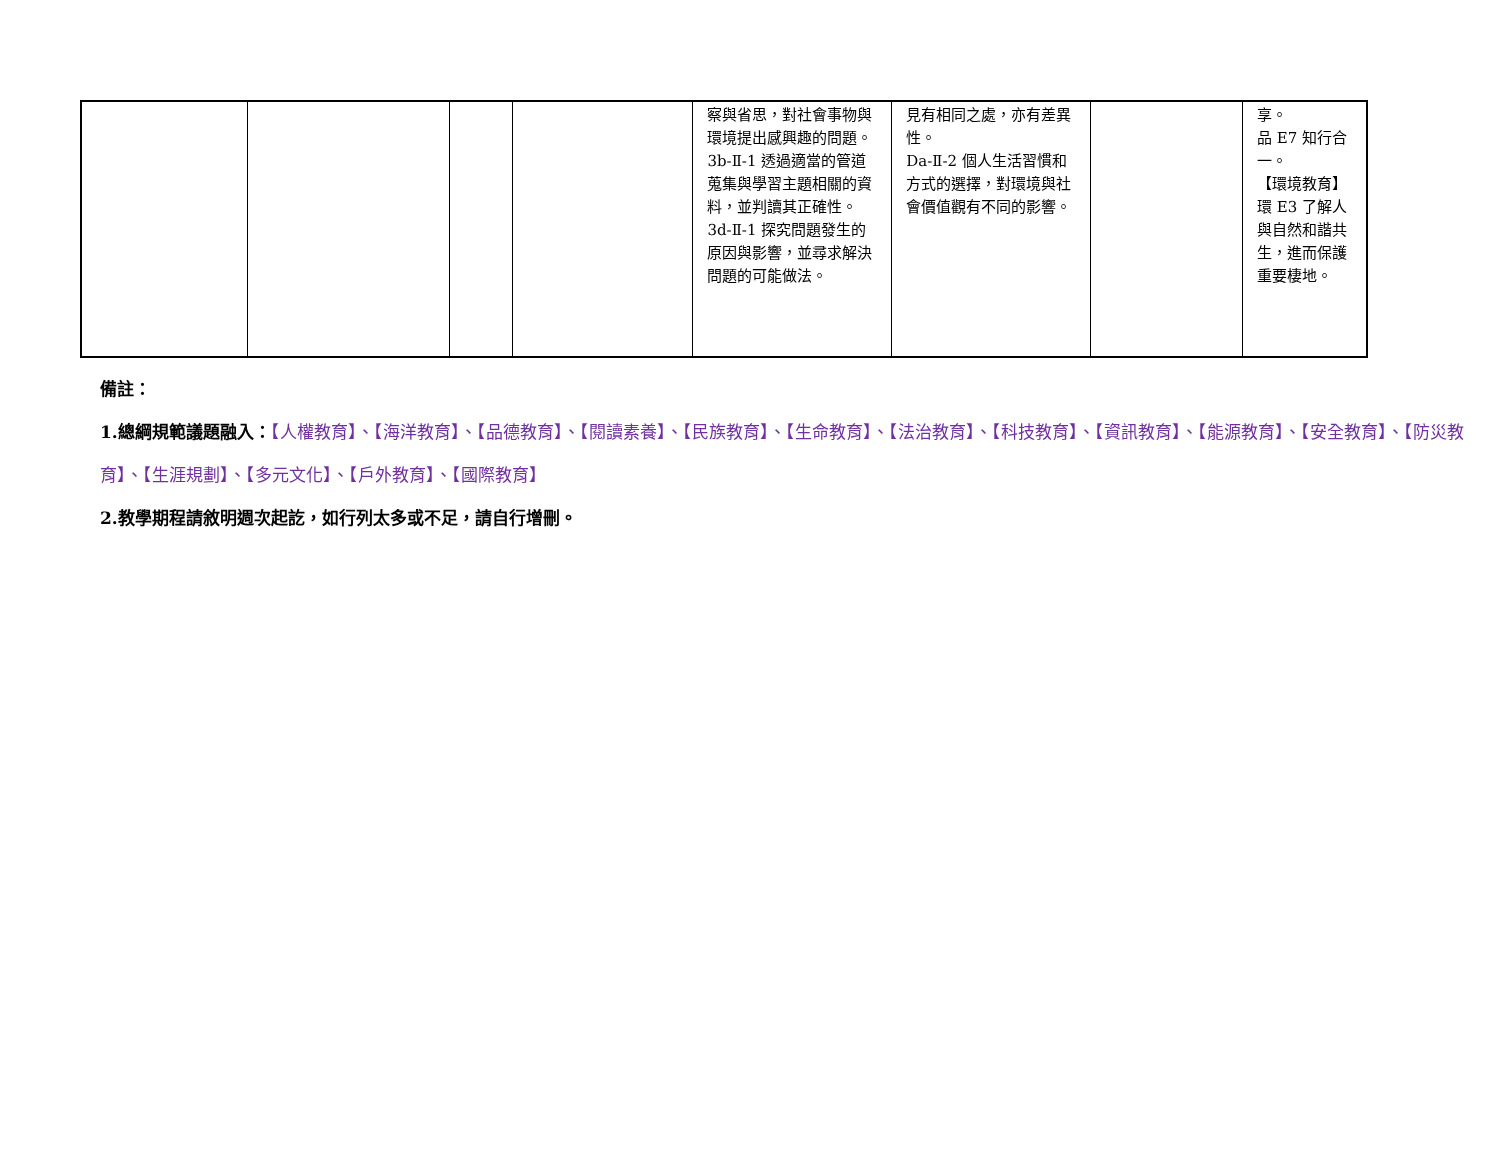| | | | | 察與省思，對社會事物與環境提出感興趣的問題。 3b-Ⅱ-1 透過適當的管道蒐集與學習主題相關的資料，並判讀其正確性。 3d-Ⅱ-1 探究問題發生的原因與影響，並尋求解決問題的可能做法。 | 見有相同之處，亦有差異性。 Da-Ⅱ-2 個人生活習慣和方式的選擇，對環境與社會價值觀有不同的影響。 | | 享。 品 E7 知行合一。 【環境教育】 環 E3 了解人與自然和諧共生，進而保護重要棲地。 |
備註：
1.總綱規範議題融入：【人權教育】、【海洋教育】、【品德教育】、【閱讀素養】、【民族教育】、【生命教育】、【法治教育】、【科技教育】、【資訊教育】、【能源教育】、【安全教育】、【防災教育】、【生涯規劃】、【多元文化】、【戶外教育】、【國際教育】
2.教學期程請敘明週次起訖，如行列太多或不足，請自行增刪。